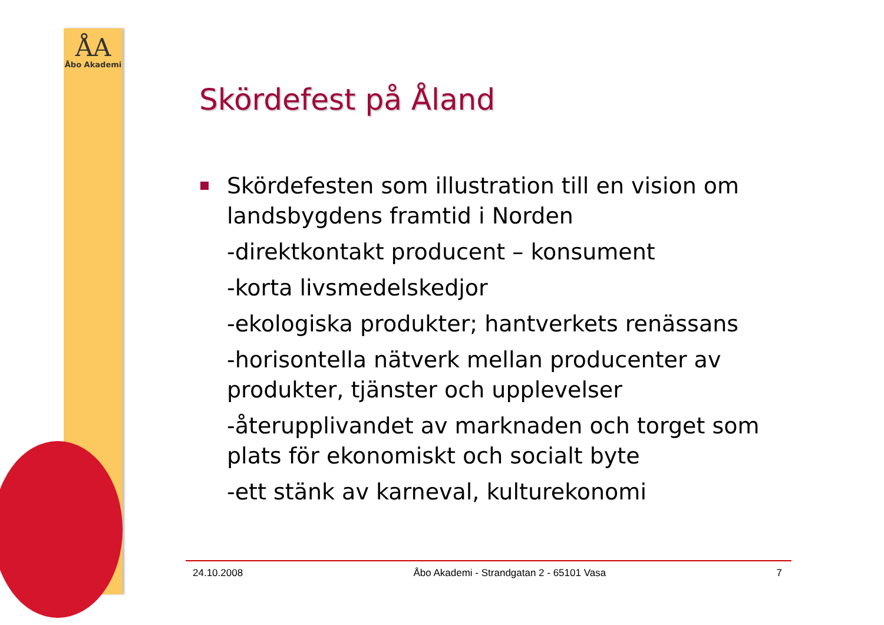ÅA
Åbo Akademi
Skördefest på Åland
Skördefesten som illustration till en vision om landsbygdens framtid i Norden
-direktkontakt producent – konsument
-korta livsmedelskedjor
-ekologiska produkter; hantverkets renässans
-horisontella nätverk mellan producenter av produkter, tjänster och upplevelser
-återupplivandet av marknaden och torget som plats för ekonomiskt och socialt byte
-ett stänk av karneval, kulturekonomi
24.10.2008 Åbo Akademi - Strandgatan 2 - 65101 Vasa 7